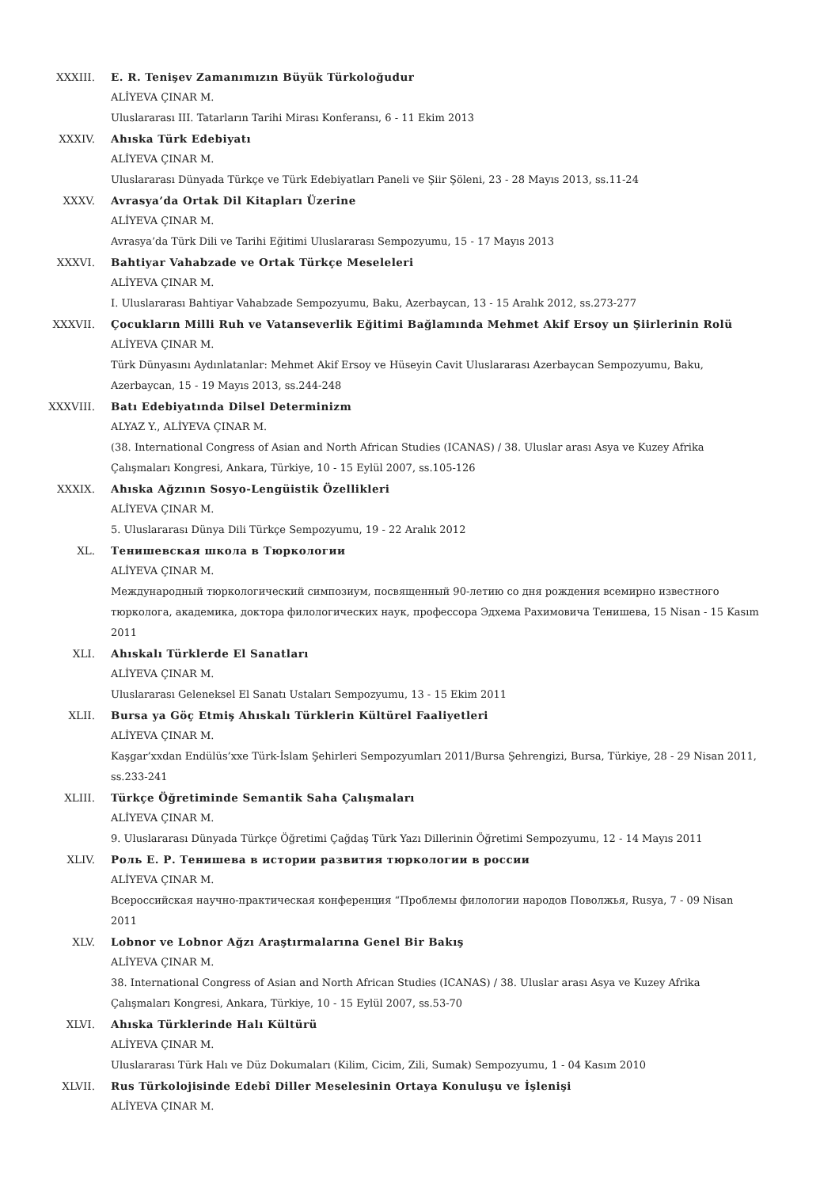XXXIII. E. R. Tenişev Zamanımızın Büyük Türkoloğudur
ALİYEVA ÇINAR M.
Uluslararası III. Tatarların Tarihi Mirası Konferansı, 6 - 11 Ekim 2013
XXXIV. Ahıska Türk Edebiyatı
ALİYEVA ÇINAR M.
Uluslararası Dünyada Türkçe ve Türk Edebiyatları Paneli ve Şiir Şöleni, 23 - 28 Mayıs 2013, ss.11-24
XXXV. Avrasya’da Ortak Dil Kitapları Üzerine
ALİYEVA ÇINAR M.
Avrasya’da Türk Dili ve Tarihi Eğitimi Uluslararası Sempozyumu, 15 - 17 Mayıs 2013
XXXVI. Bahtiyar Vahabzade ve Ortak Türkçe Meseleleri
ALİYEVA ÇINAR M.
I. Uluslararası Bahtiyar Vahabzade Sempozyumu, Baku, Azerbaycan, 13 - 15 Aralık 2012, ss.273-277
XXXVII. Çocukların Milli Ruh ve Vatanseverlik Eğitimi Bağlamında Mehmet Akif Ersoy un Şiirlerinin Rolü
ALİYEVA ÇINAR M.
Türk Dünyasını Aydınlatanlar: Mehmet Akif Ersoy ve Hüseyin Cavit Uluslararası Azerbaycan Sempozyumu, Baku, Azerbaycan, 15 - 19 Mayıs 2013, ss.244-248
XXXVIII. Batı Edebiyatında Dilsel Determinizm
ALYAZ Y., ALİYEVA ÇINAR M.
(38. International Congress of Asian and North African Studies (ICANAS) / 38. Uluslar arası Asya ve Kuzey Afrika Çalışmaları Kongresi, Ankara, Türkiye, 10 - 15 Eylül 2007, ss.105-126
XXXIX. Ahıska Ağzının Sosyo-Lengüistik Özellikleri
ALİYEVA ÇINAR M.
5. Uluslararası Dünya Dili Türkçe Sempozyumu, 19 - 22 Aralık 2012
XL. Тенишевская школа в Тюркологии
ALİYEVA ÇINAR M.
Международный тюркологический симпозиум, посвященный 90-летию со дня рождения всемирно известного тюрколога, академика, доктора филологических наук, профессора Эдхема Рахимовича Тенишева, 15 Nisan - 15 Kasım 2011
XLI. Ahıskalı Türklerde El Sanatları
ALİYEVA ÇINAR M.
Uluslararası Geleneksel El Sanatı Ustaları Sempozyumu, 13 - 15 Ekim 2011
XLII. Bursa ya Göç Etmiş Ahıskalı Türklerin Kültürel Faaliyetleri
ALİYEVA ÇINAR M.
Kaşgar’xxdan Endülüs’xxe Türk-İslam Şehirleri Sempozyumları 2011/Bursa Şehrengizi, Bursa, Türkiye, 28 - 29 Nisan 2011, ss.233-241
XLIII. Türkçe Öğretiminde Semantik Saha Çalışmaları
ALİYEVA ÇINAR M.
9. Uluslararası Dünyada Türkçe Öğretimi Çağdaş Türk Yazı Dillerinin Öğretimi Sempozyumu, 12 - 14 Mayıs 2011
XLIV. Роль Е. Р. Тенишева в истории развития тюркологии в россии
ALİYEVA ÇINAR M.
Всероссийская научно-практическая конференция “Проблемы филологии народов Поволжья, Rusya, 7 - 09 Nisan 2011
XLV. Lobnor ve Lobnor Ağzı Araştırmalarına Genel Bir Bakış
ALİYEVA ÇINAR M.
38. International Congress of Asian and North African Studies (ICANAS) / 38. Uluslar arası Asya ve Kuzey Afrika Çalışmaları Kongresi, Ankara, Türkiye, 10 - 15 Eylül 2007, ss.53-70
XLVI. Ahıska Türklerinde Halı Kültürü
ALİYEVA ÇINAR M.
Uluslararası Türk Halı ve Düz Dokumaları (Kilim, Cicim, Zili, Sumak) Sempozyumu, 1 - 04 Kasım 2010
XLVII. Rus Türkolojisinde Edebî Diller Meselesinin Ortaya Konuluşu ve İşlenişi
ALİYEVA ÇINAR M.